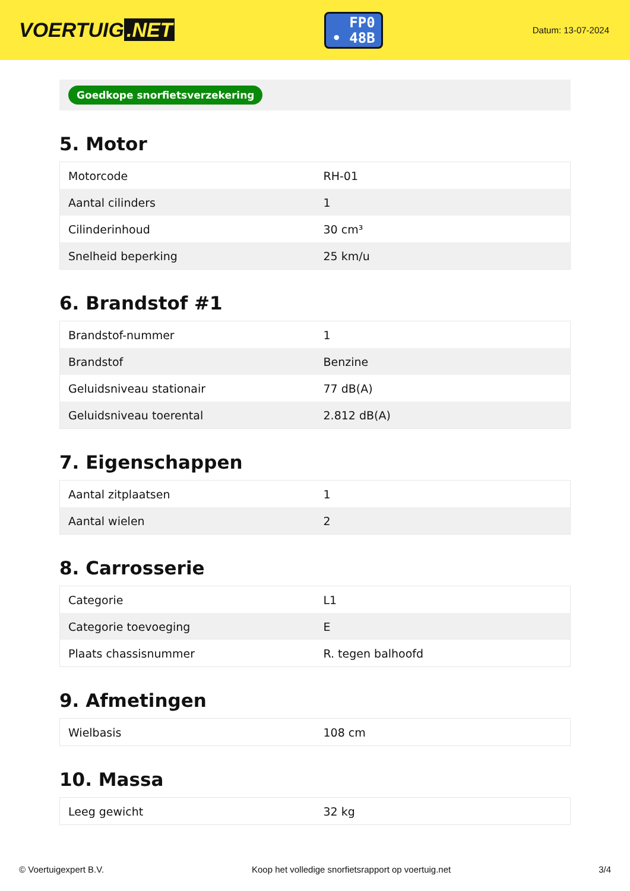VOERTUIG.NET
FP0
• 48B
Datum: 13-07-2024
Goedkope snorfietsverzekering
5. Motor
| Motorcode | RH-01 |
| Aantal cilinders | 1 |
| Cilinderinhoud | 30 cm³ |
| Snelheid beperking | 25 km/u |
6. Brandstof #1
| Brandstof-nummer | 1 |
| Brandstof | Benzine |
| Geluidsniveau stationair | 77 dB(A) |
| Geluidsniveau toerental | 2.812 dB(A) |
7. Eigenschappen
| Aantal zitplaatsen | 1 |
| Aantal wielen | 2 |
8. Carrosserie
| Categorie | L1 |
| Categorie toevoeging | E |
| Plaats chassisnummer | R. tegen balhoofd |
9. Afmetingen
| Wielbasis | 108 cm |
10. Massa
| Leeg gewicht | 32 kg |
© Voertuigexpert B.V. Koop het volledige snorfietsrapport op voertuig.net 3/4